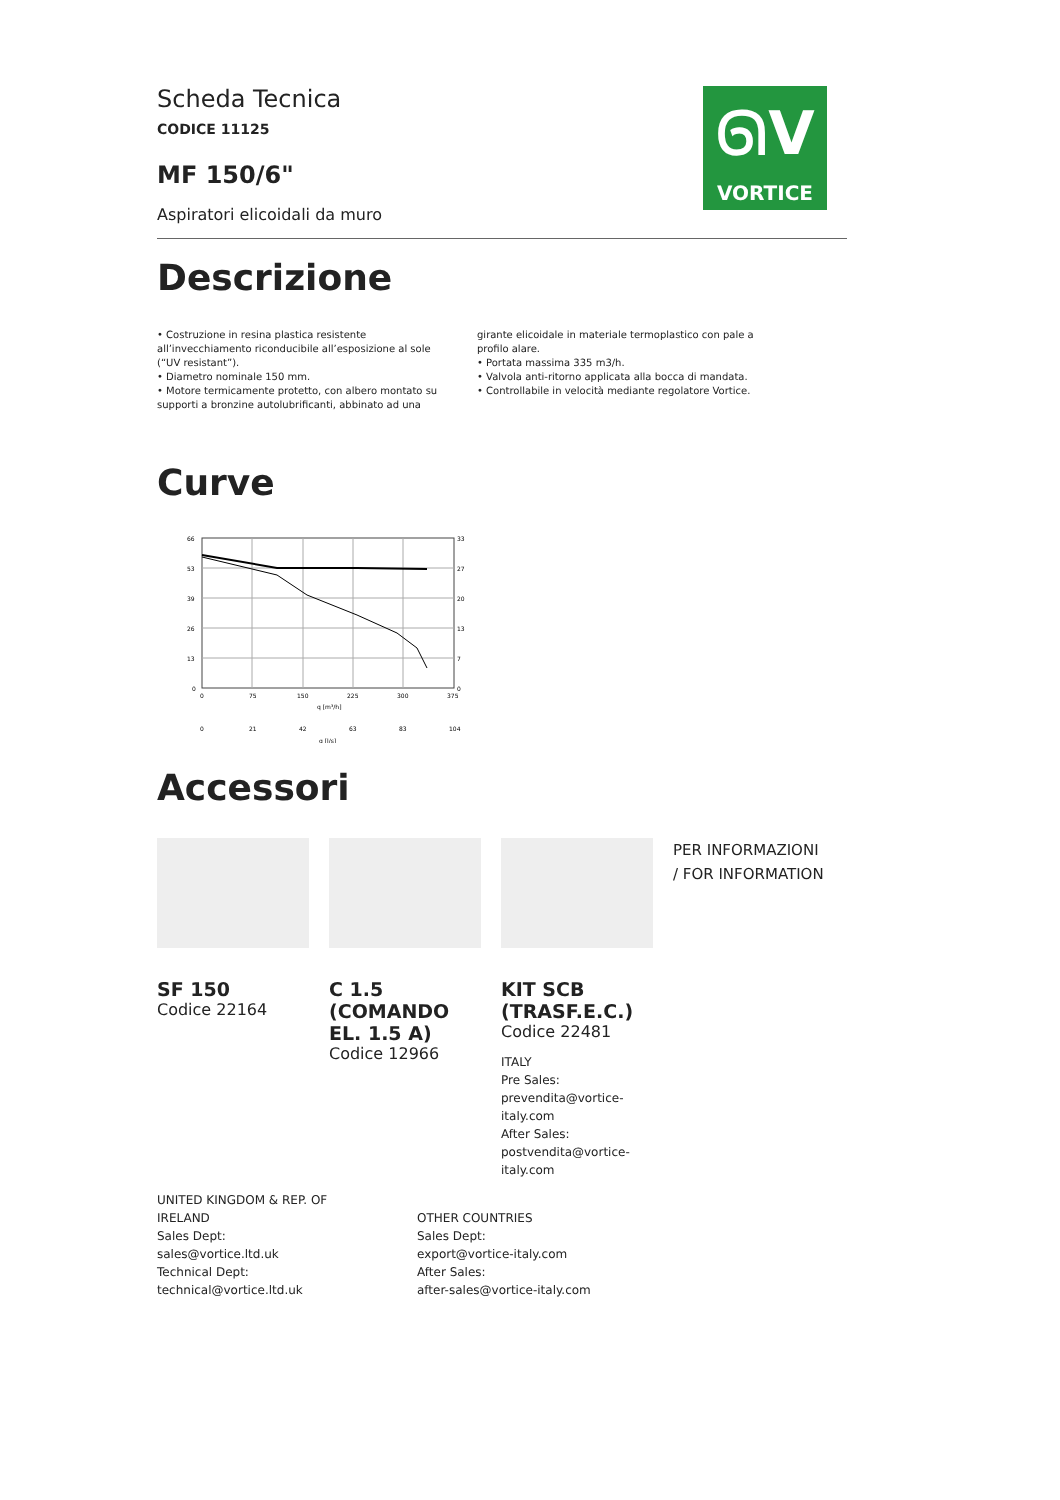ᘏV
VORTICE
Scheda Tecnica
CODICE 11125
MF 150/6"
Aspiratori elicoidali da muro
Descrizione
• Costruzione in resina plastica resistente all’invecchiamento riconducibile all’esposizione al sole (“UV resistant”).
• Diametro nominale 150 mm.
• Motore termicamente protetto, con albero montato su supporti a bronzine autolubrificanti, abbinato ad una girante elicoidale in materiale termoplastico con pale a profilo alare.
• Portata massima 335 m3/h.
• Valvola anti-ritorno applicata alla bocca di mandata.
• Controllabile in velocità mediante regolatore Vortice.
Curve
66
53
39
26
13
0
33
27
20
13
7
0
0
75
150
225
300
375
q [m³/h]
0
21
42
63
83
104
q [l/s]
Accessori
SF 150
Codice 22164
C 1.5 (COMANDO EL. 1.5 A)
Codice 12966
KIT SCB (TRASF.E.C.)
Codice 22481
ITALY
Pre Sales:
prevendita@vortice-italy.com
After Sales:
postvendita@vortice-italy.com
PER INFORMAZIONI / FOR INFORMATION
UNITED KINGDOM & REP. OF IRELAND
Sales Dept:
sales@vortice.ltd.uk
Technical Dept:
technical@vortice.ltd.uk
OTHER COUNTRIES
Sales Dept:
export@vortice-italy.com
After Sales:
after-sales@vortice-italy.com